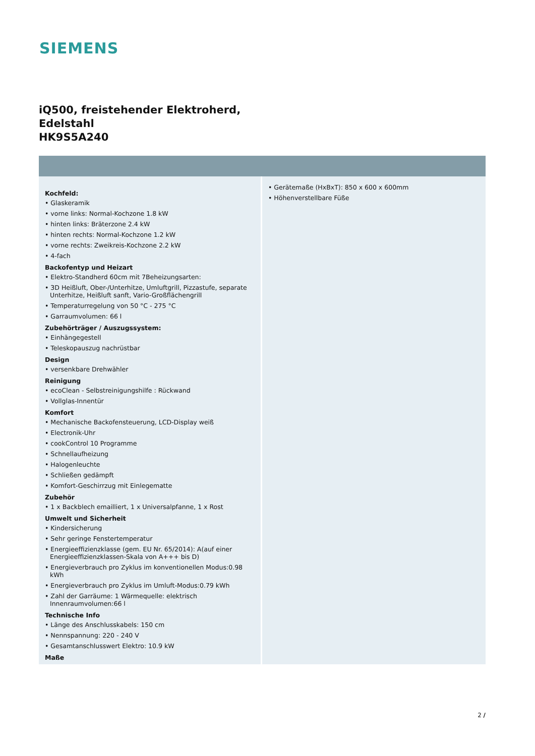SIEMENS
iQ500, freistehender Elektroherd,
Edelstahl
HK9S5A240
Kochfeld:
• Glaskeramik
• vorne links: Normal-Kochzone 1.8 kW
• hinten links: Bräterzone 2.4 kW
• hinten rechts: Normal-Kochzone 1.2 kW
• vorne rechts: Zweikreis-Kochzone 2.2 kW
• 4-fach
Backofentyp und Heizart
• Elektro-Standherd 60cm mit 7Beheizungsarten:
• 3D Heißluft, Ober-/Unterhitze, Umluftgrill, Pizzastufe, separate Unterhitze, Heißluft sanft, Vario-Großflächengrill
• Temperaturregelung von 50 °C - 275 °C
• Garraumvolumen: 66 l
Zubehörträger / Auszugssystem:
• Einhängegestell
• Teleskopauszug nachrüstbar
Design
• versenkbare Drehwähler
Reinigung
• ecoClean - Selbstreinigungshilfe : Rückwand
• Vollglas-Innentür
Komfort
• Mechanische Backofensteuerung, LCD-Display weiß
• Electronik-Uhr
• cookControl 10 Programme
• Schnellaufheizung
• Halogenleuchte
• Schließen gedämpft
• Komfort-Geschirrzug mit Einlegematte
Zubehör
• 1 x Backblech emailliert, 1 x Universalpfanne, 1 x Rost
Umwelt und Sicherheit
• Kindersicherung
• Sehr geringe Fenstertemperatur
• Energieeffizienzklasse (gem. EU Nr. 65/2014): A(auf einer Energieeffizienzklassen-Skala von A+++ bis D)
• Energieverbrauch pro Zyklus im konventionellen Modus:0.98 kWh
• Energieverbrauch pro Zyklus im Umluft-Modus:0.79 kWh
• Zahl der Garräume: 1 Wärmequelle: elektrisch Innenraumvolumen:66 l
Technische Info
• Länge des Anschlusskabels: 150 cm
• Nennspannung: 220 - 240 V
• Gesamtanschlusswert Elektro: 10.9 kW
Maße
• Gerätemaße (HxBxT): 850 x 600 x 600mm
• Höhenverstellbare Füße
2 /